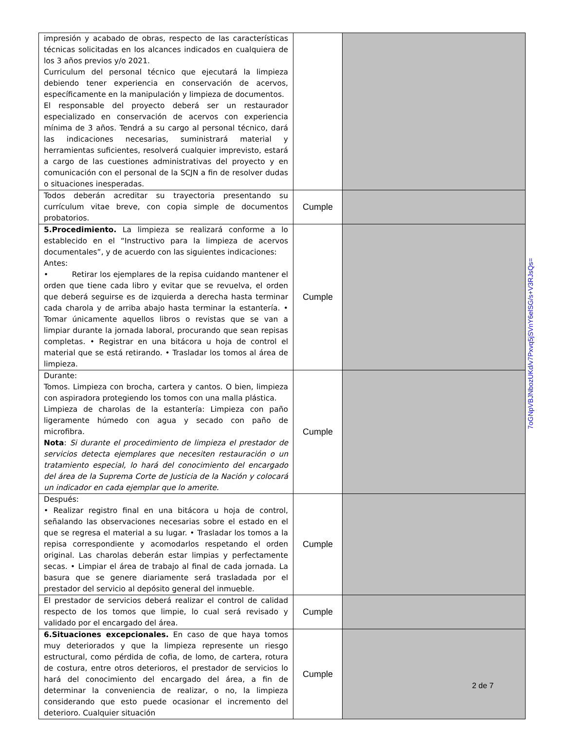| impresión y acabado de obras, respecto de las características técnicas solicitadas en los alcances indicados en cualquiera de los 3 años previos y/o 2021. Curriculum del personal técnico que ejecutará la limpieza debiendo tener experiencia en conservación de acervos, específicamente en la manipulación y limpieza de documentos. El responsable del proyecto deberá ser un restaurador especializado en conservación de acervos con experiencia mínima de 3 años. Tendrá a su cargo al personal técnico, dará las indicaciones necesarias, suministrará material y herramientas suficientes, resolverá cualquier imprevisto, estará a cargo de las cuestiones administrativas del proyecto y en comunicación con el personal de la SCJN a fin de resolver dudas o situaciones inesperadas. | | |
| Todos deberán acreditar su trayectoria presentando su currículum vitae breve, con copia simple de documentos probatorios. | Cumple | |
| 5.Procedimiento. La limpieza se realizará conforme a lo establecido en el “Instructivo para la limpieza de acervos documentales”, y de acuerdo con las siguientes indicaciones: Antes: • Retirar los ejemplares de la repisa cuidando mantener el orden que tiene cada libro y evitar que se revuelva, el orden que deberá seguirse es de izquierda a derecha hasta terminar cada charola y de arriba abajo hasta terminar la estantería. • Tomar únicamente aquellos libros o revistas que se van a limpiar durante la jornada laboral, procurando que sean repisas completas. • Registrar en una bitácora u hoja de control el material que se está retirando. • Trasladar los tomos al área de limpieza. | Cumple | |
| Durante: Tomos. Limpieza con brocha, cartera y cantos. O bien, limpieza con aspiradora protegiendo los tomos con una malla plástica. Limpieza de charolas de la estantería: Limpieza con paño ligeramente húmedo con agua y secado con paño de microfibra. Nota : Si durante el procedimiento de limpieza el prestador de servicios detecta ejemplares que necesiten restauración o un tratamiento especial, lo hará del conocimiento del encargado del área de la Suprema Corte de Justicia de la Nación y colocará un indicador en cada ejemplar que lo amerite. | Cumple | |
| Después: • Realizar registro final en una bitácora u hoja de control, señalando las observaciones necesarias sobre el estado en el que se regresa el material a su lugar. • Trasladar los tomos a la repisa correspondiente y acomodarlos respetando el orden original. Las charolas deberán estar limpias y perfectamente secas. • Limpiar el área de trabajo al final de cada jornada. La basura que se genere diariamente será trasladada por el prestador del servicio al depósito general del inmueble. | Cumple | |
| El prestador de servicios deberá realizar el control de calidad respecto de los tomos que limpie, lo cual será revisado y validado por el encargado del área. | Cumple | |
| 6.Situaciones excepcionales. En caso de que haya tomos muy deteriorados y que la limpieza represente un riesgo estructural, como pérdida de cofia, de lomo, de cartera, rotura de costura, entre otros deterioros, el prestador de servicios lo hará del conocimiento del encargado del área, a fin de determinar la conveniencia de realizar, o no, la limpieza considerando que esto puede ocasionar el incremento del deterioro. Cualquier situación | Cumple | |
7oGNpVBJNbozUKd/v7Pxvq5jSVnY6elSG/s+V3RJsQs=
2 de 7